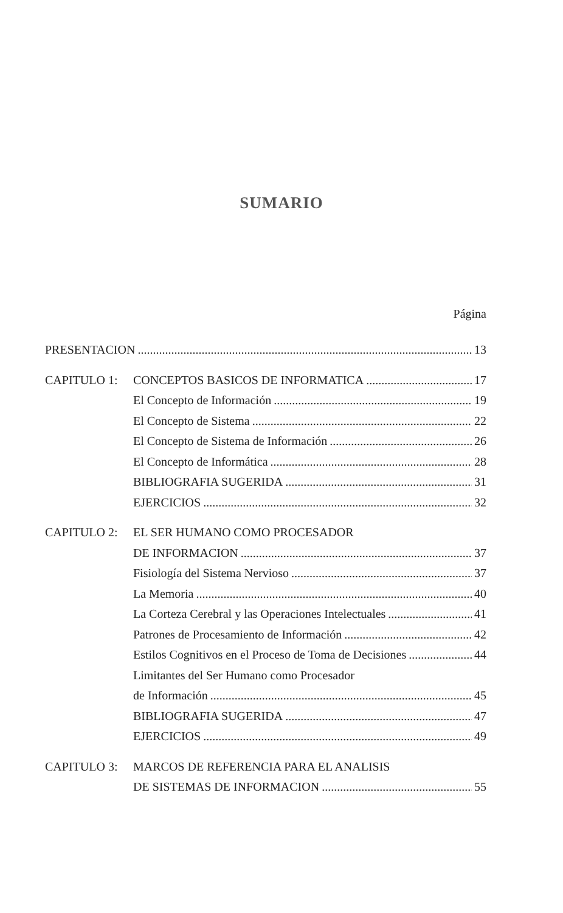SUMARIO
Página
PRESENTACION 13
CAPITULO 1: CONCEPTOS BASICOS DE INFORMATICA 17
El Concepto de Información 19
El Concepto de Sistema 22
El Concepto de Sistema de Información 26
El Concepto de Informática 28
BIBLIOGRAFIA SUGERIDA 31
EJERCICIOS 32
CAPITULO 2: EL SER HUMANO COMO PROCESADOR
DE INFORMACION 37
Fisiología del Sistema Nervioso 37
La Memoria 40
La Corteza Cerebral y las Operaciones Intelectuales 41
Patrones de Procesamiento de Información 42
Estilos Cognitivos en el Proceso de Toma de Decisiones 44
Limitantes del Ser Humano como Procesador
de Información 45
BIBLIOGRAFIA SUGERIDA 47
EJERCICIOS 49
CAPITULO 3: MARCOS DE REFERENCIA PARA EL ANALISIS
DE SISTEMAS DE INFORMACION 55